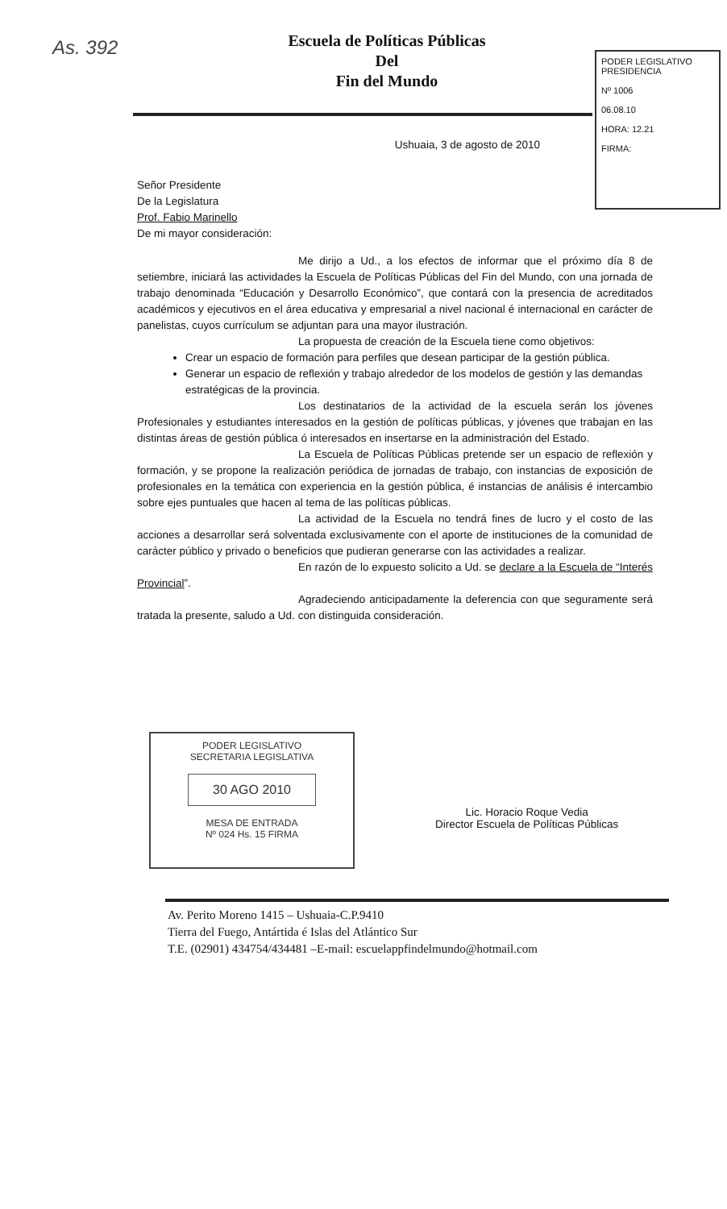As. 392
Escuela de Políticas Públicas
Del
Fin del Mundo
PODER LEGISLATIVO
PRESIDENCIA
Nº 1006
06.08.10
HORA: 12.21
FIRMA:
Ushuaia, 3 de agosto de 2010
Señor Presidente
De la Legislatura
Prof. Fabio Marinello
De mi mayor consideración:
Me dirijo a Ud., a los efectos de informar que el próximo día 8 de setiembre, iniciará las actividades la Escuela de Políticas Públicas del Fin del Mundo, con una jornada de trabajo denominada “Educación y Desarrollo Económico”, que contará con la presencia de acreditados académicos y ejecutivos en el área educativa y empresarial a nivel nacional é internacional en carácter de panelistas, cuyos currículum se adjuntan para una mayor ilustración.
La propuesta de creación de la Escuela tiene como objetivos:
Crear un espacio de formación para perfiles que desean participar de la gestión pública.
Generar un espacio de reflexión y trabajo alrededor de los modelos de gestión y las demandas estratégicas de la provincia.
Los destinatarios de la actividad de la escuela serán los jóvenes Profesionales y estudiantes interesados en la gestión de políticas públicas, y jóvenes que trabajan en las distintas áreas de gestión pública ó interesados en insertarse en la administración del Estado.
La Escuela de Políticas Públicas pretende ser un espacio de reflexión y formación, y se propone la realización periódica de jornadas de trabajo, con instancias de exposición de profesionales en la temática con experiencia en la gestión pública, é instancias de análisis é intercambio sobre ejes puntuales que hacen al tema de las políticas públicas.
La actividad de la Escuela no tendrá fines de lucro y el costo de las acciones a desarrollar será solventada exclusivamente con el aporte de instituciones de la comunidad de carácter público y privado o beneficios que pudieran generarse con las actividades a realizar.
En razón de lo expuesto solicito a Ud. se declare a la Escuela de “Interés Provincial”.
Agradeciendo anticipadamente la deferencia con que seguramente será tratada la presente, saludo a Ud. con distinguida consideración.
PODER LEGISLATIVO
SECRETARIA LEGISLATIVA
30 AGO 2010
MESA DE ENTRADA
Nº 024 Hs. 15 FIRMA
Lic. Horacio Roque Vedia
Director Escuela de Políticas Públicas
Av. Perito Moreno 1415 – Ushuaia-C.P.9410
Tierra del Fuego, Antártida é Islas del Atlántico Sur
T.E. (02901) 434754/434481 –E-mail: escuelappfindelmundo@hotmail.com